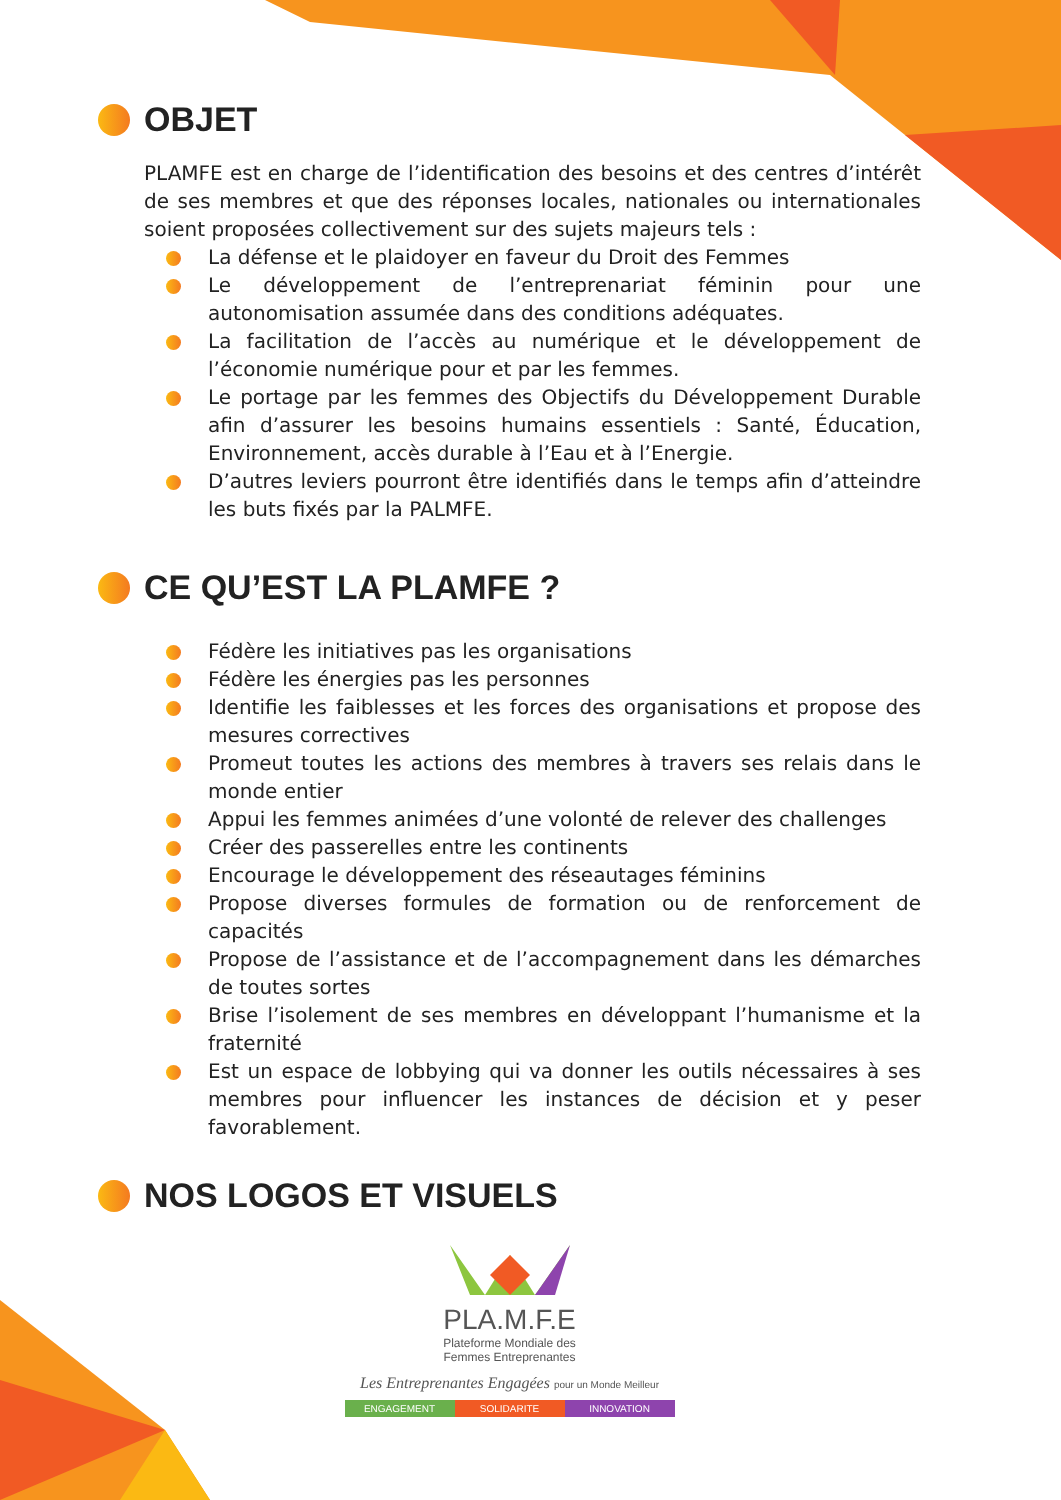OBJET
PLAMFE est en charge de l’identification des besoins et des centres d’intérêt de ses membres et que des réponses locales, nationales ou internationales soient proposées collectivement sur des sujets majeurs tels :
La défense et le plaidoyer en faveur du Droit des Femmes
Le développement de l’entreprenariat féminin pour une autonomisation assumée dans des conditions adéquates.
La facilitation de l’accès au numérique et le développement de l’économie numérique pour et par les femmes.
Le portage par les femmes des Objectifs du Développement Durable afin d’assurer les besoins humains essentiels : Santé, Éducation, Environnement, accès durable à l’Eau et à l’Energie.
D’autres leviers pourront être identifiés dans le temps afin d’atteindre les buts fixés par la PALMFE.
CE QU’EST LA PLAMFE ?
Fédère les initiatives pas les organisations
Fédère les énergies pas les personnes
Identifie les faiblesses et les forces des organisations et propose des mesures correctives
Promeut toutes les actions des membres à travers ses relais dans le monde entier
Appui les femmes animées d’une volonté de relever des challenges
Créer des passerelles entre les continents
Encourage le développement des réseautages féminins
Propose diverses formules de formation ou de renforcement de capacités
Propose de l’assistance et de l’accompagnement dans les démarches de toutes sortes
Brise l’isolement de ses membres en développant l’humanisme et la fraternité
Est un espace de lobbying qui va donner les outils nécessaires à ses membres pour influencer les instances de décision et y peser favorablement.
NOS LOGOS ET VISUELS
PLA.M.F.E
Plateforme Mondiale des
Femmes Entreprenantes
Les Entreprenantes Engagées pour un Monde Meilleur
ENGAGEMENT SOLIDARITE INNOVATION